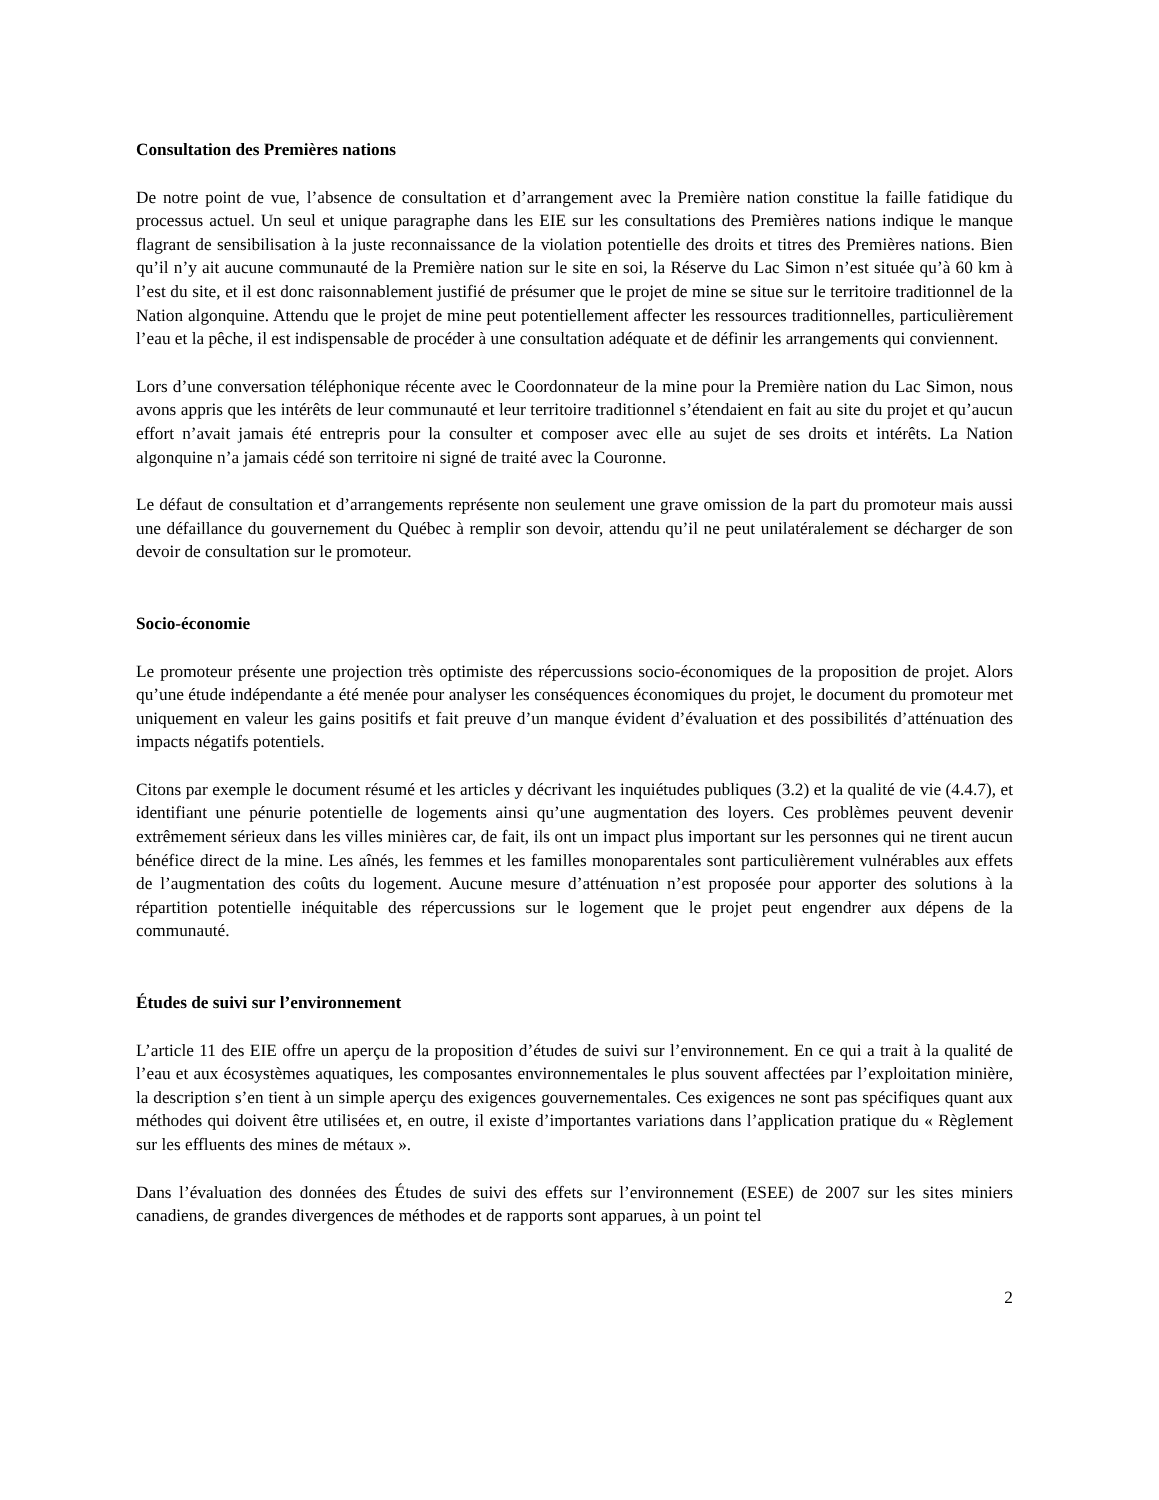Consultation des Premières nations
De notre point de vue, l’absence de consultation et d’arrangement avec la Première nation constitue la faille fatidique du processus actuel. Un seul et unique paragraphe dans les EIE sur les consultations des Premières nations indique le manque flagrant de sensibilisation à la juste reconnaissance de la violation potentielle des droits et titres des Premières nations. Bien qu’il n’y ait aucune communauté de la Première nation sur le site en soi, la Réserve du Lac Simon n’est située qu’à 60 km à l’est du site, et il est donc raisonnablement justifié de présumer que le projet de mine se situe sur le territoire traditionnel de la Nation algonquine. Attendu que le projet de mine peut potentiellement affecter les ressources traditionnelles, particulièrement l’eau et la pêche, il est indispensable de procéder à une consultation adéquate et de définir les arrangements qui conviennent.
Lors d’une conversation téléphonique récente avec le Coordonnateur de la mine pour la Première nation du Lac Simon, nous avons appris que les intérêts de leur communauté et leur territoire traditionnel s’étendaient en fait au site du projet et qu’aucun effort n’avait jamais été entrepris pour la consulter et composer avec elle au sujet de ses droits et intérêts. La Nation algonquine n’a jamais cédé son territoire ni signé de traité avec la Couronne.
Le défaut de consultation et d’arrangements représente non seulement une grave omission de la part du promoteur mais aussi une défaillance du gouvernement du Québec à remplir son devoir, attendu qu’il ne peut unilatéralement se décharger de son devoir de consultation sur le promoteur.
Socio-économie
Le promoteur présente une projection très optimiste des répercussions socio-économiques de la proposition de projet. Alors qu’une étude indépendante a été menée pour analyser les conséquences économiques du projet, le document du promoteur met uniquement en valeur les gains positifs et fait preuve d’un manque évident d’évaluation et des possibilités d’atténuation des impacts négatifs potentiels.
Citons par exemple le document résumé et les articles y décrivant les inquiétudes publiques (3.2) et la qualité de vie (4.4.7), et identifiant une pénurie potentielle de logements ainsi qu’une augmentation des loyers. Ces problèmes peuvent devenir extrêmement sérieux dans les villes minières car, de fait, ils ont un impact plus important sur les personnes qui ne tirent aucun bénéfice direct de la mine. Les aînés, les femmes et les familles monoparentales sont particulièrement vulnérables aux effets de l’augmentation des coûts du logement. Aucune mesure d’atténuation n’est proposée pour apporter des solutions à la répartition potentielle inéquitable des répercussions sur le logement que le projet peut engendrer aux dépens de la communauté.
Études de suivi sur l’environnement
L’article 11 des EIE offre un aperçu de la proposition d’études de suivi sur l’environnement. En ce qui a trait à la qualité de l’eau et aux écosystèmes aquatiques, les composantes environnementales le plus souvent affectées par l’exploitation minière, la description s’en tient à un simple aperçu des exigences gouvernementales. Ces exigences ne sont pas spécifiques quant aux méthodes qui doivent être utilisées et, en outre, il existe d’importantes variations dans l’application pratique du « Règlement sur les effluents des mines de métaux ».
Dans l’évaluation des données des Études de suivi des effets sur l’environnement (ESEE) de 2007 sur les sites miniers canadiens, de grandes divergences de méthodes et de rapports sont apparues, à un point tel
2